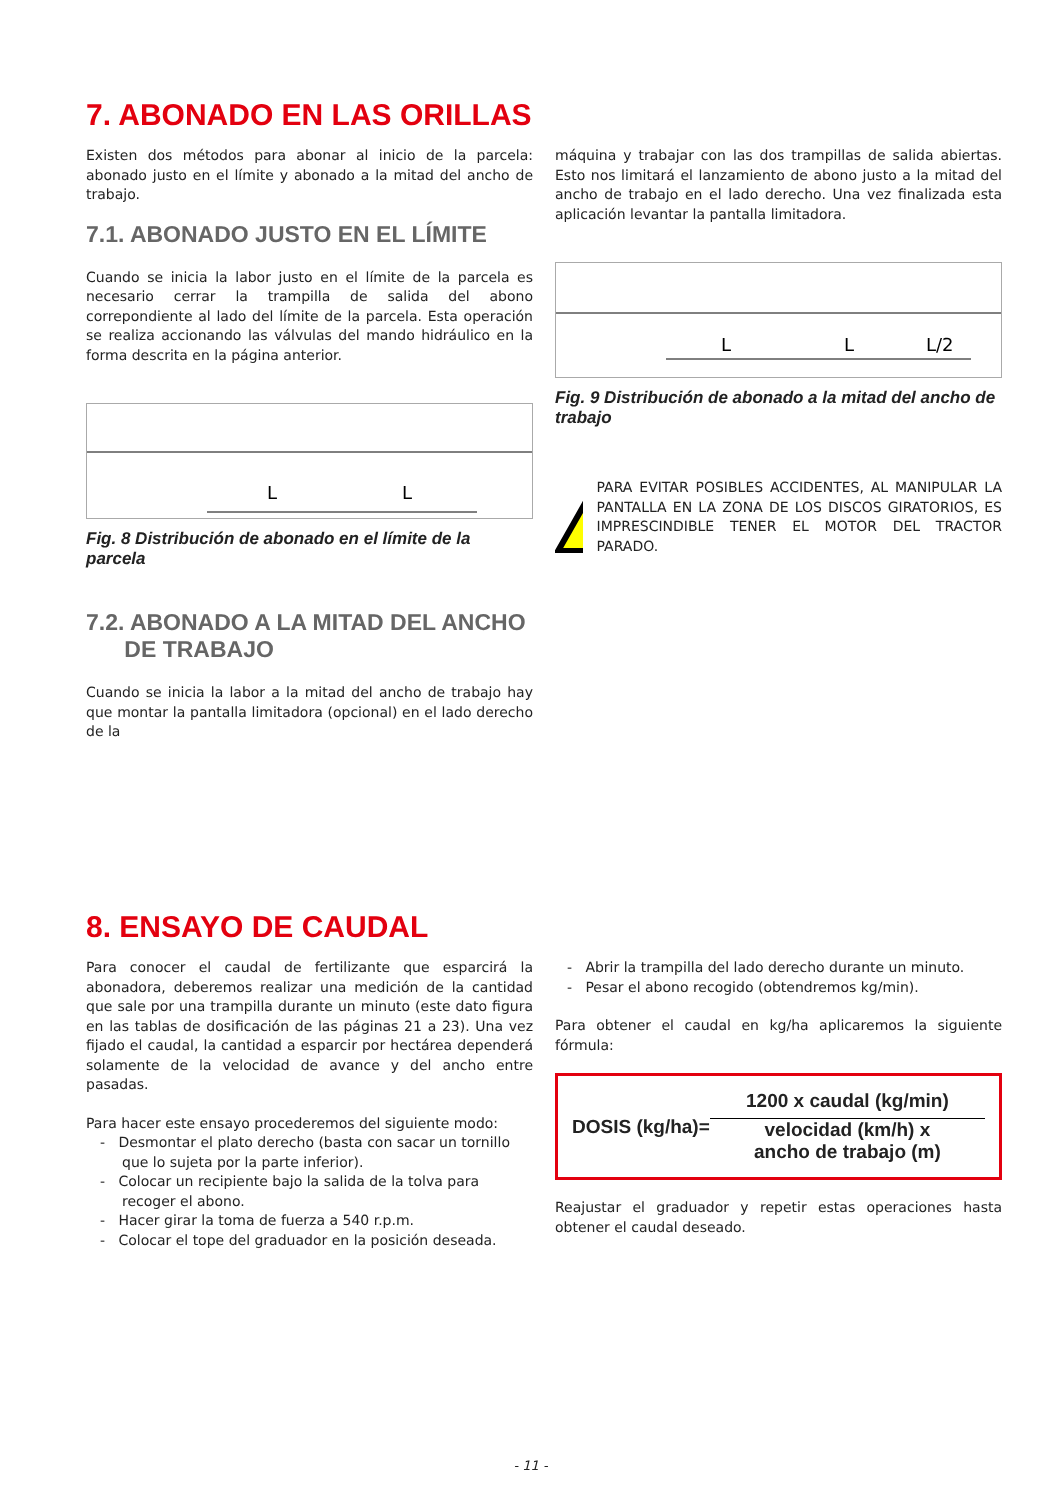7. ABONADO EN LAS ORILLAS
Existen dos métodos para abonar al inicio de la parcela: abonado justo en el límite y abonado a la mitad del ancho de trabajo.
7.1. ABONADO JUSTO EN EL LÍMITE
Cuando se inicia la labor justo en el límite de la parcela es necesario cerrar la trampilla de salida del abono correpondiente al lado del límite de la parcela. Esta operación se realiza accionando las válvulas del mando hidráulico en la forma descrita en la página anterior.
L
L
Fig. 8 Distribución de abonado en el límite de la parcela
7.2. ABONADO A LA MITAD DEL ANCHO
DE TRABAJO
Cuando se inicia la labor a la mitad del ancho de trabajo hay que montar la pantalla limitadora (opcional) en el lado derecho de la
máquina y trabajar con las dos trampillas de salida abiertas. Esto nos limitará el lanzamiento de abono justo a la mitad del ancho de trabajo en el lado derecho. Una vez finalizada esta aplicación levantar la pantalla limitadora.
L
L
L/2
Fig. 9 Distribución de abonado a la mitad del ancho de trabajo
PARA EVITAR POSIBLES ACCIDENTES, AL MANIPULAR LA PANTALLA EN LA ZONA DE LOS DISCOS GIRATORIOS, ES IMPRESCINDIBLE TENER EL MOTOR DEL TRACTOR PARADO.
8. ENSAYO DE CAUDAL
Para conocer el caudal de fertilizante que esparcirá la abonadora, deberemos realizar una medición de la cantidad que sale por una trampilla durante un minuto (este dato figura en las tablas de dosificación de las páginas 21 a 23). Una vez fijado el caudal, la cantidad a esparcir por hectárea dependerá solamente de la velocidad de avance y del ancho entre pasadas.
Para hacer este ensayo procederemos del siguiente modo:
- Desmontar el plato derecho (basta con sacar un tornillo que lo sujeta por la parte inferior).
- Colocar un recipiente bajo la salida de la tolva para recoger el abono.
- Hacer girar la toma de fuerza a 540 r.p.m.
- Colocar el tope del graduador en la posición deseada.
- Abrir la trampilla del lado derecho durante un minuto.
- Pesar el abono recogido (obtendremos kg/min).
Para obtener el caudal en kg/ha aplicaremos la siguiente fórmula:
DOSIS (kg/ha)=
1200 x caudal (kg/min)
velocidad (km/h) x
ancho de trabajo (m)
Reajustar el graduador y repetir estas operaciones hasta obtener el caudal deseado.
- 11 -